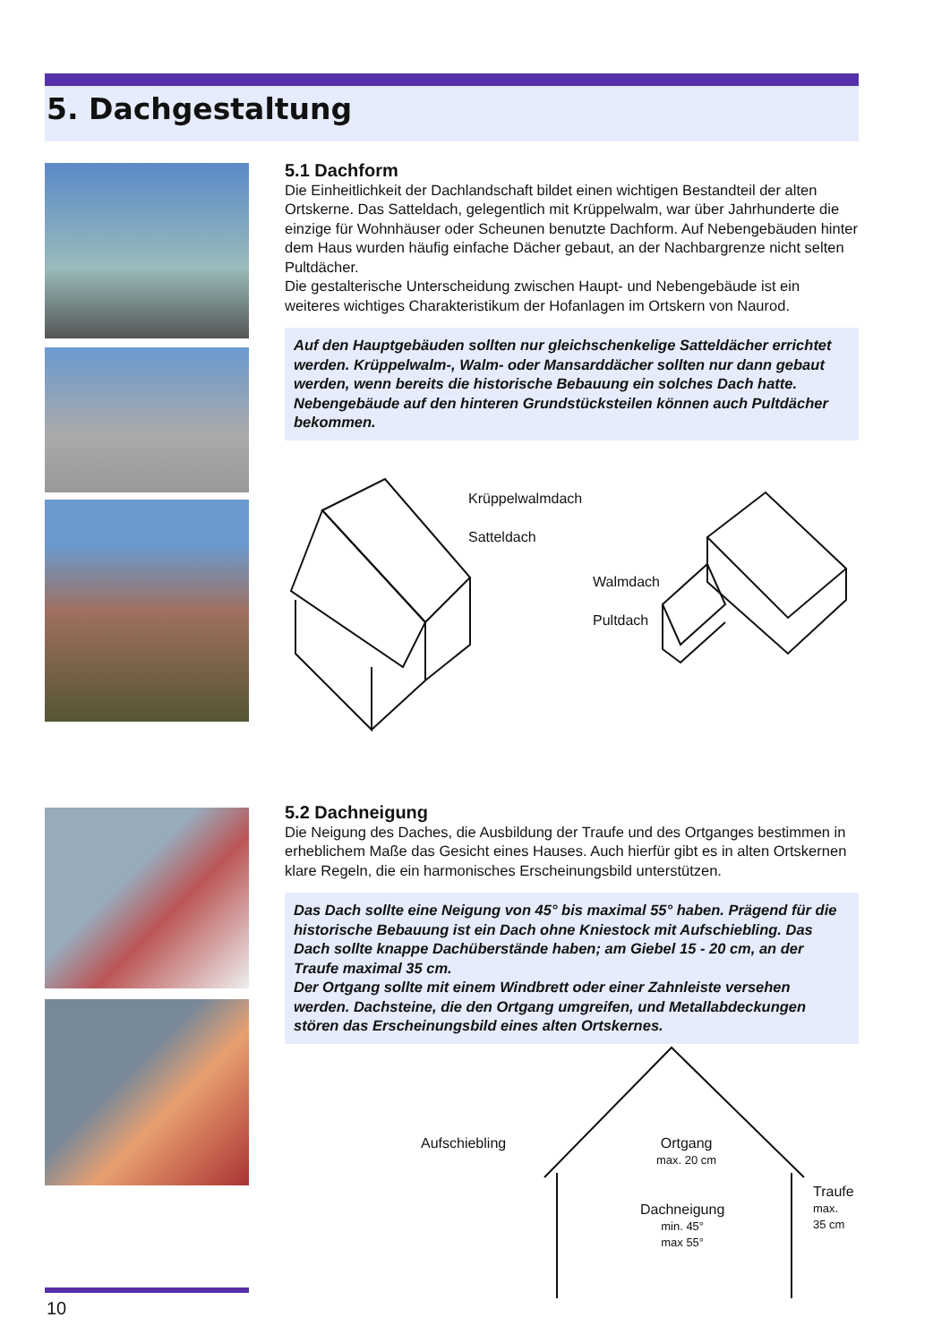5. Dachgestaltung
5.1 Dachform
Die Einheitlichkeit der Dachlandschaft bildet einen wichtigen Bestandteil der alten Ortskerne. Das Satteldach, gelegentlich mit Krüppelwalm, war über Jahrhunderte die einzige für Wohnhäuser oder Scheunen benutzte Dachform. Auf Nebengebäuden hinter dem Haus wurden häufig einfache Dächer gebaut, an der Nachbargrenze nicht selten Pultdächer.
Die gestalterische Unterscheidung zwischen Haupt- und Nebengebäude ist ein weiteres wichtiges Charakteristikum der Hofanlagen im Ortskern von Naurod.
Auf den Hauptgebäuden sollten nur gleichschenkelige Satteldächer errichtet werden. Krüppelwalm-, Walm- oder Mansarddächer sollten nur dann gebaut werden, wenn bereits die historische Bebauung ein solches Dach hatte. Nebengebäude auf den hinteren Grundstücksteilen können auch Pultdächer bekommen.
Krüppelwalmdach
Satteldach
Walmdach
Pultdach
5.2 Dachneigung
Die Neigung des Daches, die Ausbildung der Traufe und des Ortganges bestimmen in erheblichem Maße das Gesicht eines Hauses. Auch hierfür gibt es in alten Ortskernen klare Regeln, die ein harmonisches Erscheinungsbild unterstützen.
Das Dach sollte eine Neigung von 45° bis maximal 55° haben. Prägend für die historische Bebauung ist ein Dach ohne Kniestock mit Aufschiebling. Das Dach sollte knappe Dachüberstände haben; am Giebel 15 - 20 cm, an der Traufe maximal 35 cm.
Der Ortgang sollte mit einem Windbrett oder einer Zahnleiste versehen werden. Dachsteine, die den Ortgang umgreifen, und Metallabdeckungen stören das Erscheinungsbild eines alten Ortskernes.
Aufschiebling
Ortgang
max. 20 cm
Dachneigung
min. 45°
max 55°
Traufe
max.
35 cm
10